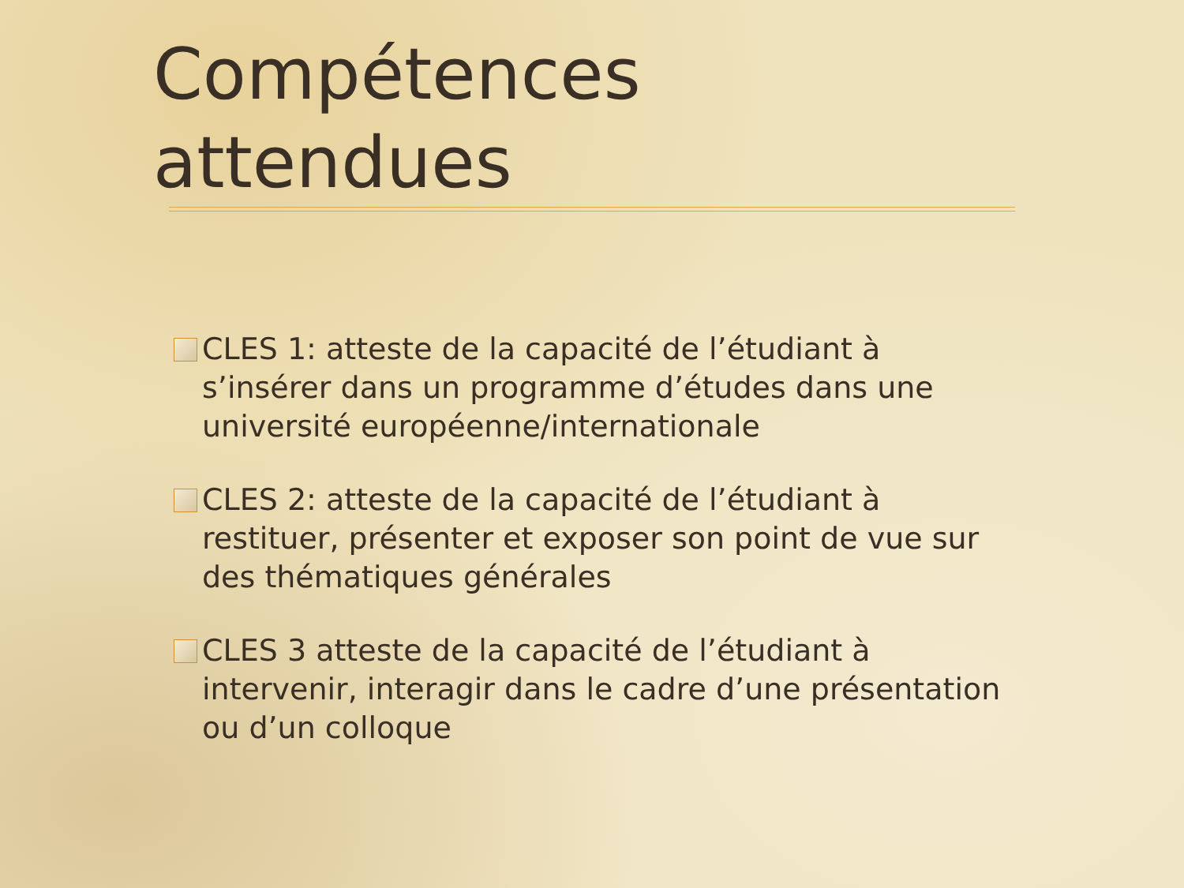Compétences attendues
CLES 1: atteste de la capacité de l’étudiant à s’insérer dans un programme d’études dans une université européenne/internationale
CLES 2: atteste de la capacité de l’étudiant à restituer, présenter et exposer son point de vue sur des thématiques générales
CLES 3 atteste de la capacité de l’étudiant à intervenir, interagir dans le cadre d’une présentation ou d’un colloque